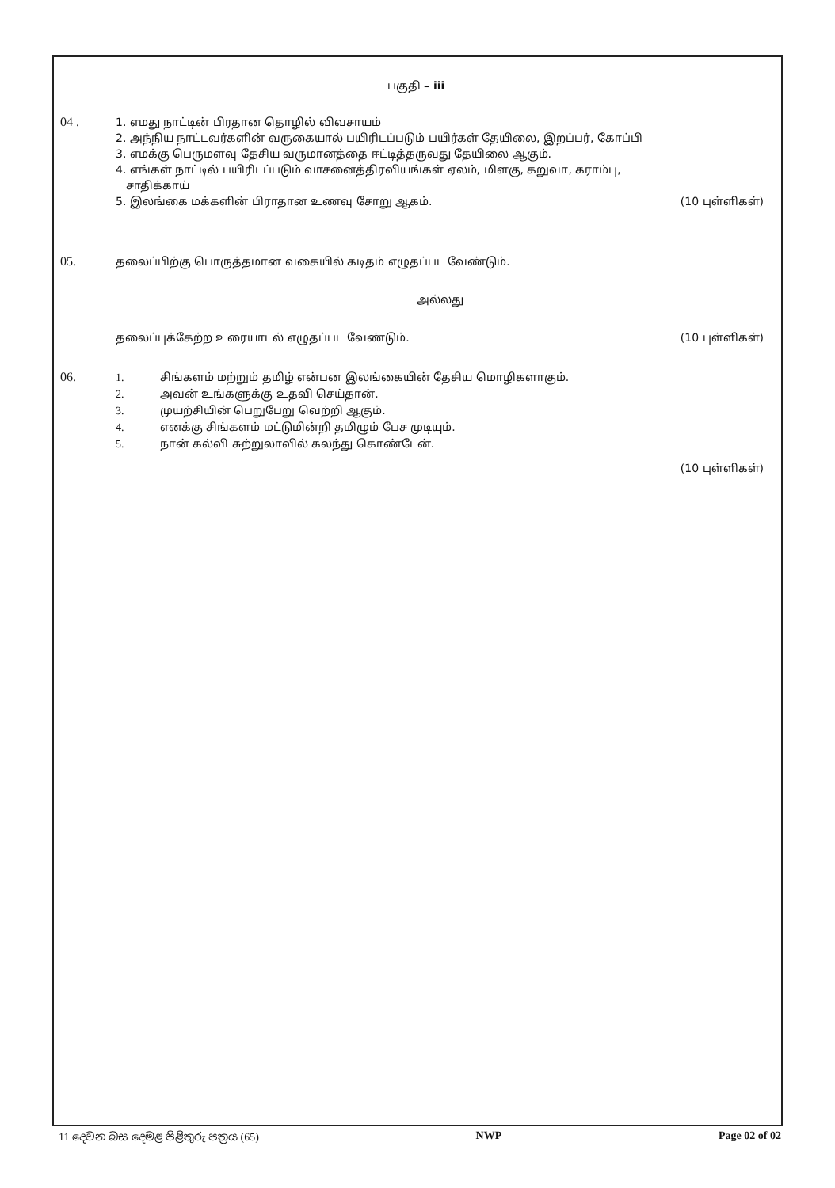பகுதி – iii
04 . 1. எமது நாட்டின் பிரதான தொழில் விவசாயம்
2. அந்நிய நாட்டவர்களின் வருகையால் பயிரிடப்படும் பயிர்கள் தேயிலை, இறப்பர், கோப்பி
3. எமக்கு பெருமளவு தேசிய வருமானத்தை ஈட்டித்தருவது தேயிலை ஆகும்.
4. எங்கள் நாட்டில் பயிரிடப்படும் வாசனைத்திரவியங்கள் ஏலம், மிளகு, கறுவா, கராம்பு,
சாதிக்காய்
5. இலங்கை மக்களின் பிராதான உணவு சோறு ஆகம். (10 புள்ளிகள்)
05. தலைப்பிற்கு பொருத்தமான வகையில் கடிதம் எழுதப்பட வேண்டும்.
அல்லது
தலைப்புக்கேற்ற உரையாடல் எழுதப்பட வேண்டும். (10 புள்ளிகள்)
06. 1. சிங்களம் மற்றும் தமிழ் என்பன இலங்கையின் தேசிய மொழிகளாகும்.
2. அவன் உங்களுக்கு உதவி செய்தான்.
3. முயற்சியின் பெறுபேறு வெற்றி ஆகும்.
4. எனக்கு சிங்களம் மட்டுமின்றி தமிழும் பேச முடியும்.
5. நான் கல்வி சுற்றுலாவில் கலந்து கொண்டேன்.
(10 புள்ளிகள்)
11 දෙවන බස දෙමළ පිළිතුරු පත්‍රය (65) NWP Page 02 of 02